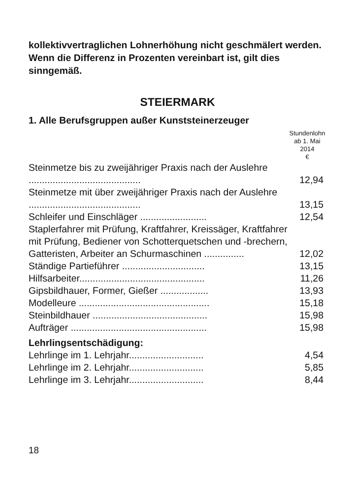kollektivvertraglichen Lohnerhöhung nicht geschmälert werden. Wenn die Differenz in Prozenten vereinbart ist, gilt dies sinngemäß.
STEIERMARK
1. Alle Berufsgruppen außer Kunststeinerzeuger
| | Stundenlohn ab 1. Mai 2014 € |
| --- | --- |
| Steinmetze bis zu zweijähriger Praxis nach der Auslehre .......................................... | 12,94 |
| Steinmetze mit über zweijähriger Praxis nach der Auslehre .......................................... | 13,15 |
| Schleifer und Einschläger ......................... | 12,54 |
| Staplerfahrer mit Prüfung, Kraftfahrer, Kreissäger, Kraftfahrer mit Prüfung, Bediener von Schotterquetschen und -brechern, Gatteristen, Arbeiter an Schurmaschinen ............... | 12,02 |
| Ständige Partieführer ............................... | 13,15 |
| Hilfsarbeiter............................................... | 11,26 |
| Gipsbildhauer, Former, Gießer .................. | 13,93 |
| Modelleure ................................................. | 15,18 |
| Steinbildhauer ........................................... | 15,98 |
| Aufträger ................................................... | 15,98 |
| Lehrlingsentschädigung: | |
| Lehrlinge im 1. Lehrjahr............................ | 4,54 |
| Lehrlinge im 2. Lehrjahr............................ | 5,85 |
| Lehrlinge im 3. Lehrjahr............................ | 8,44 |
18